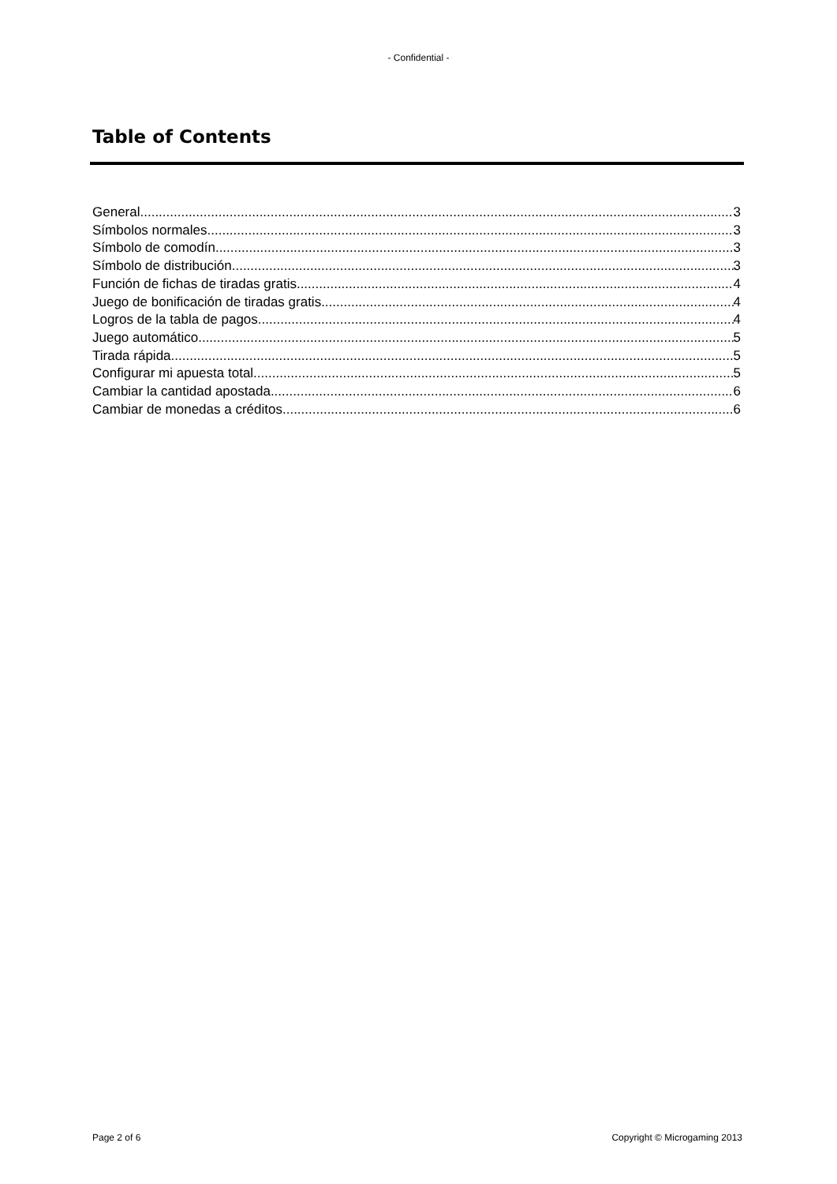- Confidential -
Table of Contents
General 3
Símbolos normales 3
Símbolo de comodín 3
Símbolo de distribución 3
Función de fichas de tiradas gratis 4
Juego de bonificación de tiradas gratis 4
Logros de la tabla de pagos 4
Juego automático 5
Tirada rápida 5
Configurar mi apuesta total 5
Cambiar la cantidad apostada 6
Cambiar de monedas a créditos 6
Page 2 of 6 Copyright © Microgaming 2013